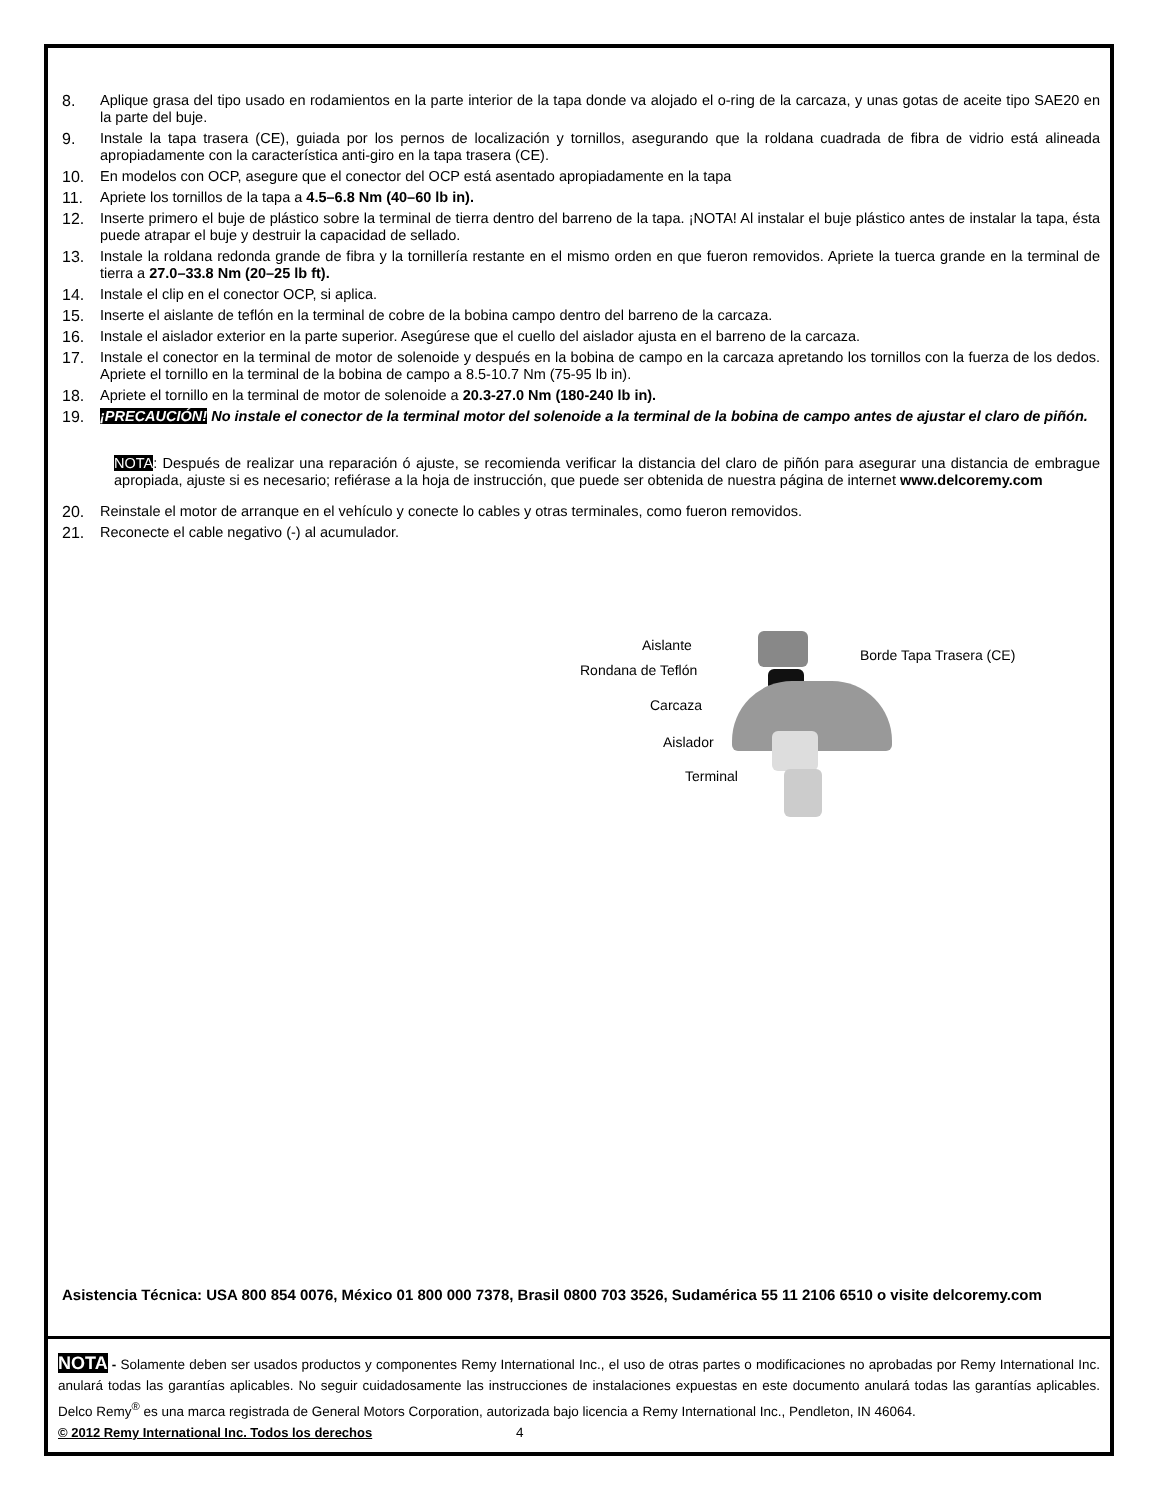8. Aplique grasa del tipo usado en rodamientos en la parte interior de la tapa donde va alojado el o-ring de la carcaza, y unas gotas de aceite tipo SAE20 en la parte del buje.
9. Instale la tapa trasera (CE), guiada por los pernos de localización y tornillos, asegurando que la roldana cuadrada de fibra de vidrio está alineada apropiadamente con la característica anti-giro en la tapa trasera (CE).
10. En modelos con OCP, asegure que el conector del OCP está asentado apropiadamente en la tapa
11. Apriete los tornillos de la tapa a 4.5–6.8 Nm (40–60 lb in).
12. Inserte primero el buje de plástico sobre la terminal de tierra dentro del barreno de la tapa. ¡NOTA! Al instalar el buje plástico antes de instalar la tapa, ésta puede atrapar el buje y destruir la capacidad de sellado.
13. Instale la roldana redonda grande de fibra y la tornillería restante en el mismo orden en que fueron removidos. Apriete la tuerca grande en la terminal de tierra a 27.0–33.8 Nm (20–25 lb ft).
14. Instale el clip en el conector OCP, si aplica.
15. Inserte el aislante de teflón en la terminal de cobre de la bobina campo dentro del barreno de la carcaza.
16. Instale el aislador exterior en la parte superior. Asegúrese que el cuello del aislador ajusta en el barreno de la carcaza.
17. Instale el conector en la terminal de motor de solenoide y después en la bobina de campo en la carcaza apretando los tornillos con la fuerza de los dedos. Apriete el tornillo en la terminal de la bobina de campo a 8.5-10.7 Nm (75-95 lb in).
18. Apriete el tornillo en la terminal de motor de solenoide a 20.3-27.0 Nm (180-240 lb in).
19. ¡PRECAUCIÓN! No instale el conector de la terminal motor del solenoide a la terminal de la bobina de campo antes de ajustar el claro de piñón.
NOTA: Después de realizar una reparación ó ajuste, se recomienda verificar la distancia del claro de piñón para asegurar una distancia de embrague apropiada, ajuste si es necesario; refiérase a la hoja de instrucción, que puede ser obtenida de nuestra página de internet www.delcoremy.com
20. Reinstale el motor de arranque en el vehículo y conecte lo cables y otras terminales, como fueron removidos.
21. Reconecte el cable negativo (-) al acumulador.
Aislante
Borde Tapa Trasera (CE)
Rondana de Teflón
Carcaza
Aislador
Terminal
Asistencia Técnica: USA 800 854 0076, México 01 800 000 7378, Brasil 0800 703 3526, Sudamérica 55 11 2106 6510 o visite delcoremy.com
NOTA - Solamente deben ser usados productos y componentes Remy International Inc., el uso de otras partes o modificaciones no aprobadas por Remy International Inc. anulará todas las garantías aplicables. No seguir cuidadosamente las instrucciones de instalaciones expuestas en este documento anulará todas las garantías aplicables. Delco Remy<sup>®</sup> es una marca registrada de General Motors Corporation, autorizada bajo licencia a Remy International Inc., Pendleton, IN 46064.
© 2012 Remy International Inc. Todos los derechos 4